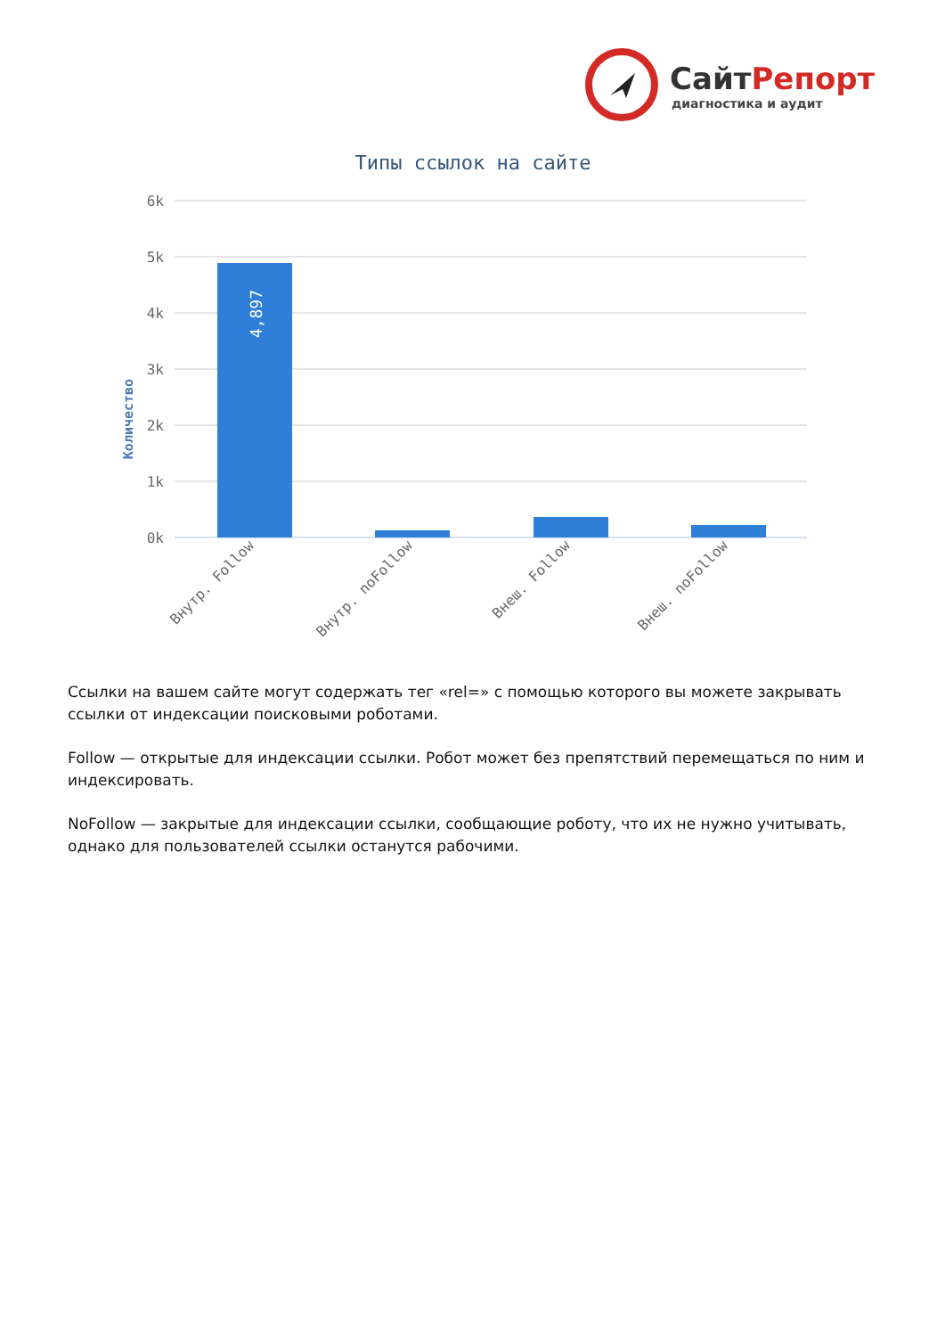СайтРепорт
диагностика и аудит
Типы ссылок на сайте
Количество
6k
5k
4k
3k
2k
1k
0k
4,897
Внутр. Follow
Внутр. noFollow
Внеш. Follow
Внеш. noFollow
Ссылки на вашем сайте могут содержать тег «rel=» с помощью которого вы можете закрывать ссылки от индексации поисковыми роботами.
Follow — открытые для индексации ссылки. Робот может без препятствий перемещаться по ним и индексировать.
NoFollow — закрытые для индексации ссылки, сообщающие роботу, что их не нужно учитывать, однако для пользователей ссылки останутся рабочими.